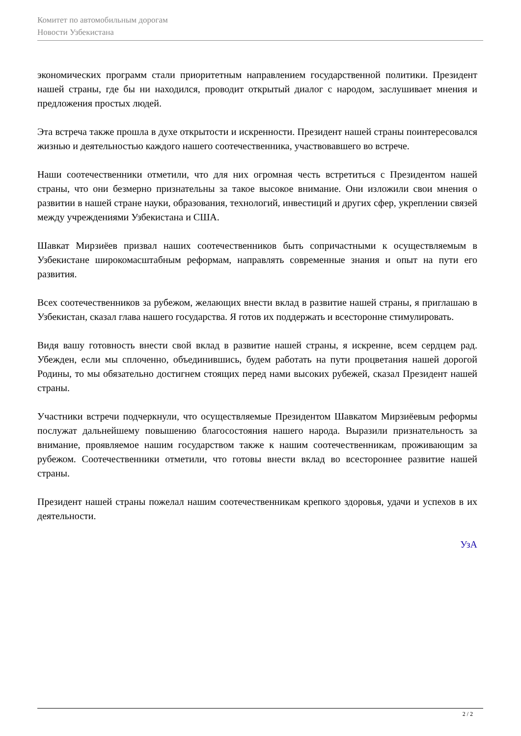Комитет по автомобильным дорогам
Новости Узбекистана
экономических программ стали приоритетным направлением государственной политики. Президент нашей страны, где бы ни находился, проводит открытый диалог с народом, заслушивает мнения и предложения простых людей.
Эта встреча также прошла в духе открытости и искренности. Президент нашей страны поинтересовался жизнью и деятельностью каждого нашего соотечественника, участвовавшего во встрече.
Наши соотечественники отметили, что для них огромная честь встретиться с Президентом нашей страны, что они безмерно признательны за такое высокое внимание. Они изложили свои мнения о развитии в нашей стране науки, образования, технологий, инвестиций и других сфер, укреплении связей между учреждениями Узбекистана и США.
Шавкат Мирзиёев призвал наших соотечественников быть сопричастными к осуществляемым в Узбекистане широкомасштабным реформам, направлять современные знания и опыт на пути его развития.
Всех соотечественников за рубежом, желающих внести вклад в развитие нашей страны, я приглашаю в Узбекистан, сказал глава нашего государства. Я готов их поддержать и всесторонне стимулировать.
Видя вашу готовность внести свой вклад в развитие нашей страны, я искренне, всем сердцем рад. Убежден, если мы сплоченно, объединившись, будем работать на пути процветания нашей дорогой Родины, то мы обязательно достигнем стоящих перед нами высоких рубежей, сказал Президент нашей страны.
Участники встречи подчеркнули, что осуществляемые Президентом Шавкатом Мирзиёевым реформы послужат дальнейшему повышению благосостояния нашего народа. Выразили признательность за внимание, проявляемое нашим государством также к нашим соотечественникам, проживающим за рубежом. Соотечественники отметили, что готовы внести вклад во всестороннее развитие нашей страны.
Президент нашей страны пожелал нашим соотечественникам крепкого здоровья, удачи и успехов в их деятельности.
УзА
2 / 2